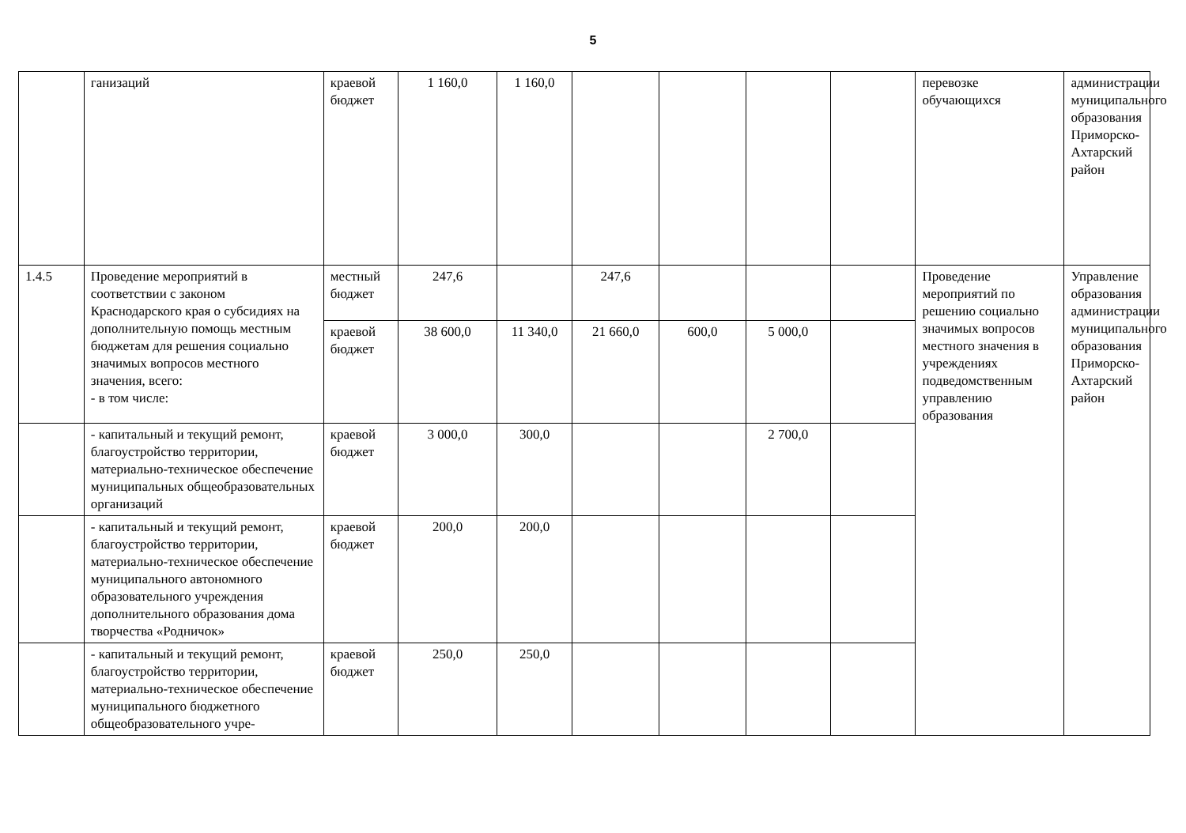5
| | ганизаций | краевой бюджет | 1 160,0 | 1 160,0 | | | | | перевозке обучающихся | администрации муниципального образования Приморско-Ахтарский район |
| 1.4.5 | Проведение мероприятий в соответствии с законом Краснодарского края о субсидиях на дополнительную помощь местным бюджетам для решения социально значимых вопросов местного значения, всего: - в том числе: | местный бюджет | 247,6 | | 247,6 | | | | Проведение мероприятий по решению социально значимых вопросов местного значения в учреждениях подведомственным управлению образования | Управление образования администрации муниципального образования Приморско-Ахтарский район |
| | | краевой бюджет | 38 600,0 | 11 340,0 | 21 660,0 | 600,0 | 5 000,0 | | | |
| | - капитальный и текущий ремонт, благоустройство территории, материально-техническое обеспечение муниципальных общеобразовательных организаций | краевой бюджет | 3 000,0 | 300,0 | | | 2 700,0 | | | |
| | - капитальный и текущий ремонт, благоустройство территории, материально-техническое обеспечение муниципального автономного образовательного учреждения дополнительного образования дома творчества «Родничок» | краевой бюджет | 200,0 | 200,0 | | | | | | |
| | - капитальный и текущий ремонт, благоустройство территории, материально-техническое обеспечение муниципального бюджетного общеобразовательного учре- | краевой бюджет | 250,0 | 250,0 | | | | | | |